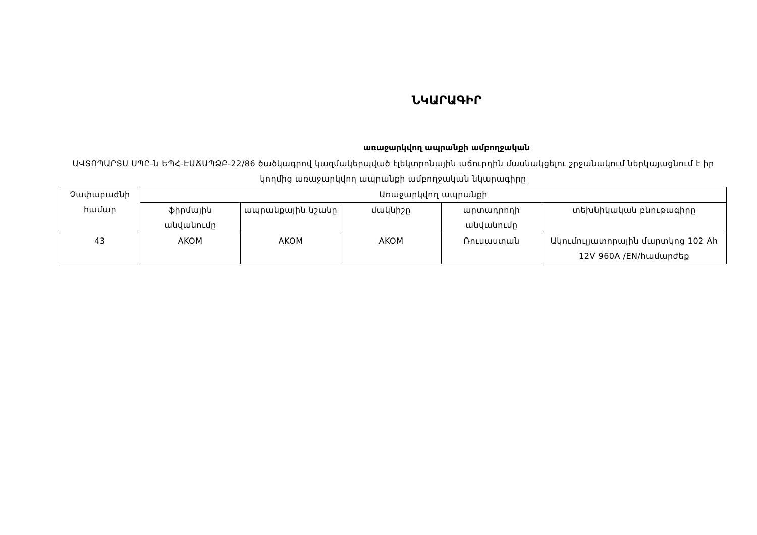ՆԿԱՐԱԳԻՐ
առաջարկվող ապրանքի ամբողջական
ԱՎՏՈՊԱՐՏՍ ՍՊԸ-ն ԵՊՀ-ԷԱՃԱՊՁԲ-22/86 ծածկագրով կազմակերպված էլեկտրոնային աճուրդին մասնակցելու շրջանակում ներկայացնում է իր կողմից առաջարկվող ապրանքի ամբողջական նկարագիրը
| Չափաբաժնի համար | Առաջարկվող ապրանքի | | | | |
| --- | --- | --- | --- | --- | --- |
| | ֆիրմային անվանումը | ապրանքային նշանը | մակնիշը | արտադրողի անվանումը | տեխնիկական բնութագիրը |
| 43 | AKOM | AKOM | AKOM | Ռուսաստան | Ակումուլյատորային մարտկոց 102 Ah 12V 960A /EN/համարժեք |